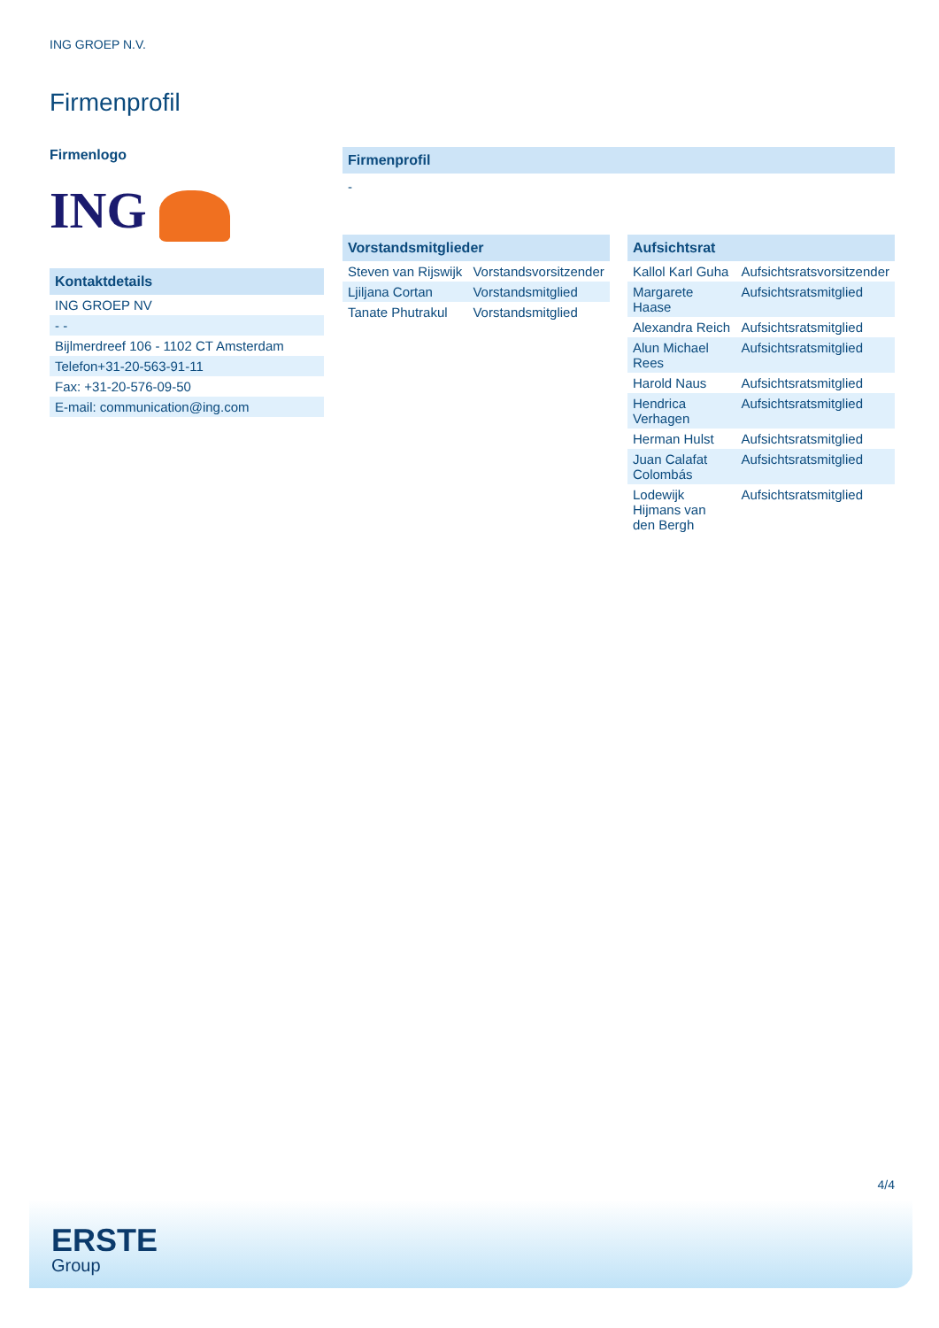ING GROEP N.V.
Firmenprofil
Firmenlogo
ING
Kontaktdetails
| ING GROEP NV |
| - - |
| Bijlmerdreef 106 - 1102 CT Amsterdam |
| Telefon+31-20-563-91-11 |
| Fax: +31-20-576-09-50 |
| E-mail: communication@ing.com |
Firmenprofil
-
Vorstandsmitglieder
| Steven van Rijswijk | Vorstandsvorsitzender |
| Ljiljana Cortan | Vorstandsmitglied |
| Tanate Phutrakul | Vorstandsmitglied |
Aufsichtsrat
| Kallol Karl Guha | Aufsichtsratsvorsitzender |
| Margarete Haase | Aufsichtsratsmitglied |
| Alexandra Reich | Aufsichtsratsmitglied |
| Alun Michael Rees | Aufsichtsratsmitglied |
| Harold Naus | Aufsichtsratsmitglied |
| Hendrica Verhagen | Aufsichtsratsmitglied |
| Herman Hulst | Aufsichtsratsmitglied |
| Juan Calafat Colombás | Aufsichtsratsmitglied |
| Lodewijk Hijmans van den Bergh | Aufsichtsratsmitglied |
4/4
ERSTE
Group